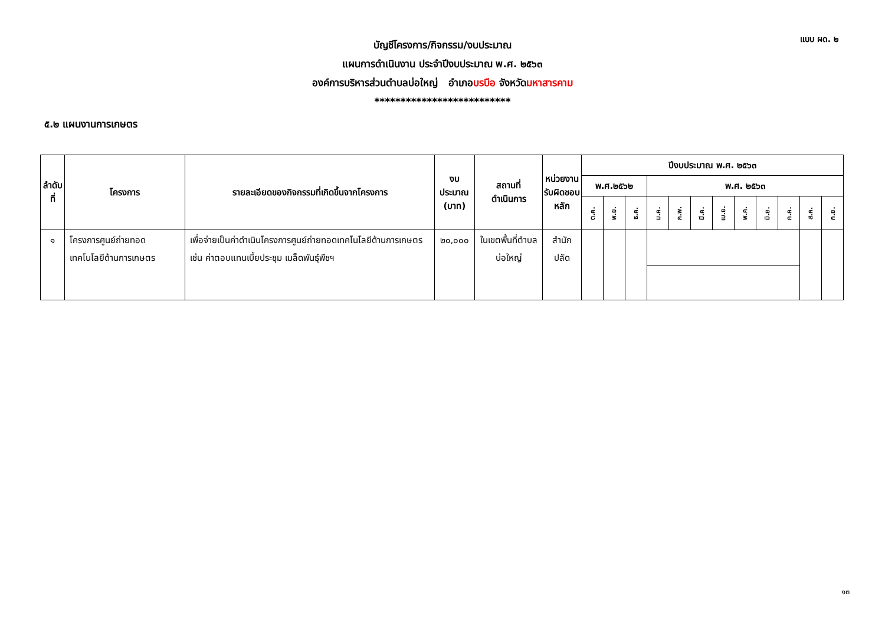แบบ ผด. ๒
บัญชีโครงการ/กิจกรรม/งบประมาณ
แผนการดำเนินงาน ประจำปีงบประมาณ พ.ศ. ๒๕๖๓
องค์การบริหารส่วนตำบลบ่อใหญ่ อำเภอบรบือ จังหวัดมหาสารคาม
**************************
๕.๒ แผนงานการเกษตร
| ลำดับที่ | โครงการ | รายละเอียดของกิจกรรมที่เกิดขึ้นจากโครงการ | งบประมาณ (บาท) | สถานที่ ดำเนินการ | หน่วยงาน รับผิดชอบ หลัก | ปีงบประมาณ พ.ศ. ๒๕๖๓ | | | | | | | | | | | |
| --- | --- | --- | --- | --- | --- | --- | --- | --- | --- | --- | --- | --- | --- | --- | --- | --- | --- |
| | | | | | | พ.ศ.๒๕๖๒ | | | พ.ศ. ๒๕๖๓ | | | | | | | | |
| | | | | | | ต.ค. | พ.ย. | ธ.ค. | ม.ค. | ก.พ. | มี.ค. | เม.ย. | พ.ค. | มิ.ย. | ก.ค. | ส.ค. | ก.ย. |
| ๑ | โครงการศูนย์ถ่ายทอดเทคโนโลยีด้านการเกษตร | เพื่อจ่ายเป็นค่าดำเนินโครงการศูนย์ถ่ายทอดเทคโนโลยีด้านการเกษตร เช่น ค่าตอบแทนเบี้ยประชุม เมล็ดพันธุ์พืชฯ | ๒๐,๐๐๐ | ในเขตพื้นที่ตำบลบ่อใหญ่ | สำนักปลัด | | | | | | | | | | | | |
๑๓